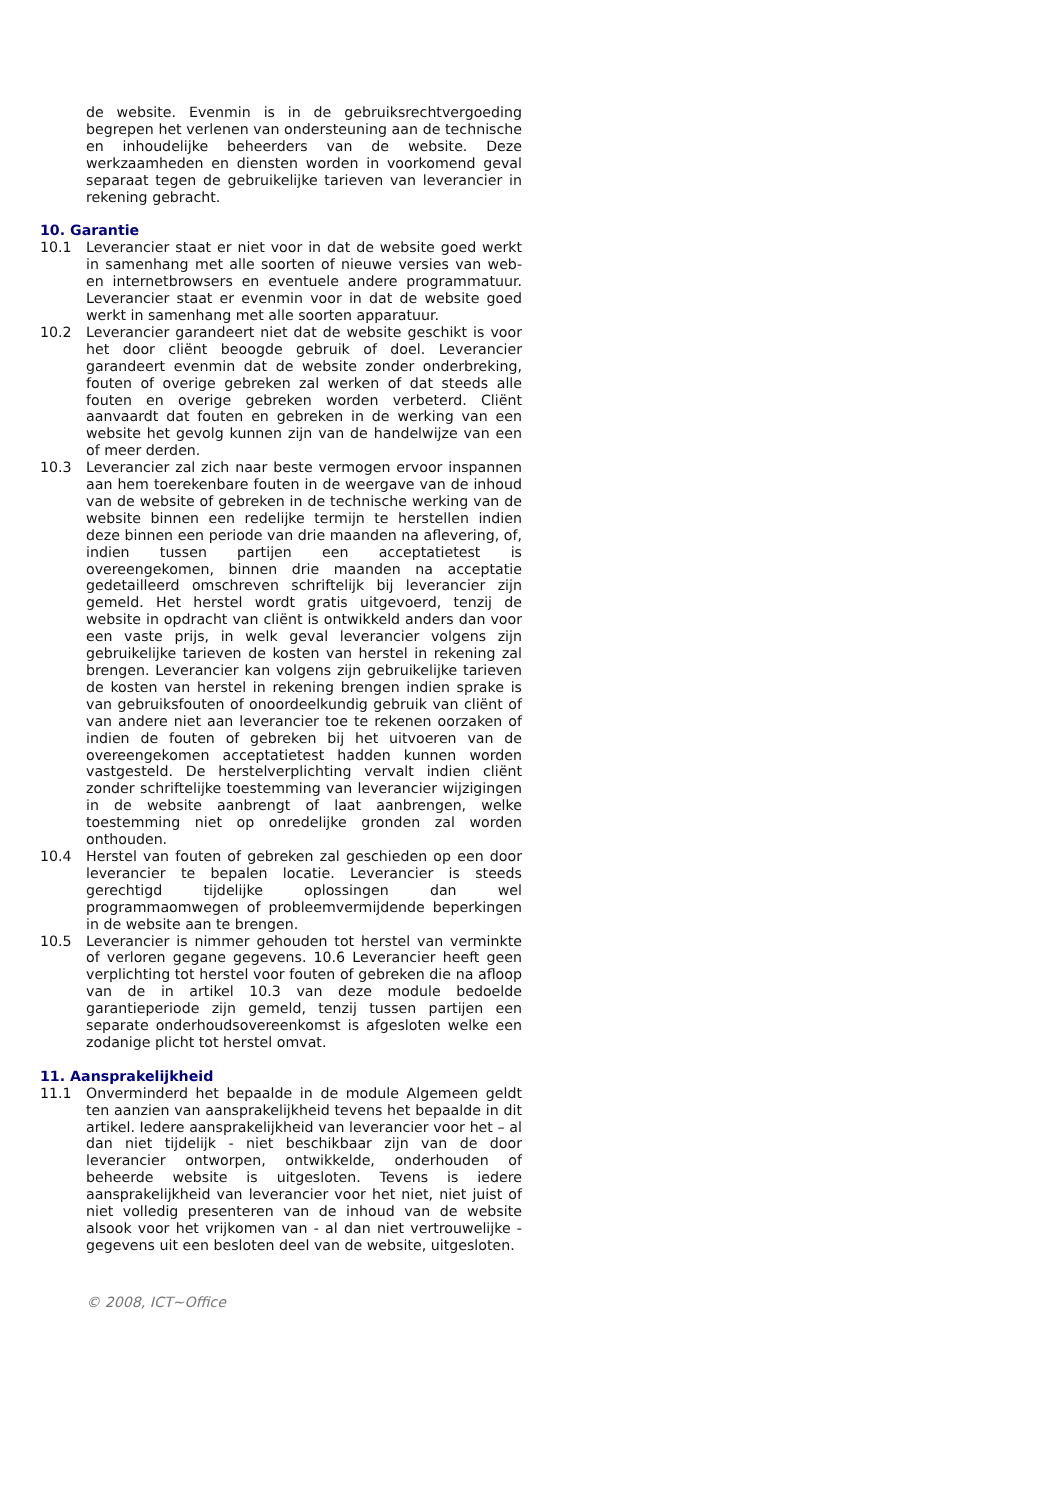de website. Evenmin is in de gebruiksrechtvergoeding begrepen het verlenen van ondersteuning aan de technische en inhoudelijke beheerders van de website. Deze werkzaamheden en diensten worden in voorkomend geval separaat tegen de gebruikelijke tarieven van leverancier in rekening gebracht.
10. Garantie
10.1 Leverancier staat er niet voor in dat de website goed werkt in samenhang met alle soorten of nieuwe versies van web- en internetbrowsers en eventuele andere programmatuur. Leverancier staat er evenmin voor in dat de website goed werkt in samenhang met alle soorten apparatuur.
10.2 Leverancier garandeert niet dat de website geschikt is voor het door cliënt beoogde gebruik of doel. Leverancier garandeert evenmin dat de website zonder onderbreking, fouten of overige gebreken zal werken of dat steeds alle fouten en overige gebreken worden verbeterd. Cliënt aanvaardt dat fouten en gebreken in de werking van een website het gevolg kunnen zijn van de handelwijze van een of meer derden.
10.3 Leverancier zal zich naar beste vermogen ervoor inspannen aan hem toerekenbare fouten in de weergave van de inhoud van de website of gebreken in de technische werking van de website binnen een redelijke termijn te herstellen indien deze binnen een periode van drie maanden na aflevering, of, indien tussen partijen een acceptatietest is overeengekomen, binnen drie maanden na acceptatie gedetailleerd omschreven schriftelijk bij leverancier zijn gemeld. Het herstel wordt gratis uitgevoerd, tenzij de website in opdracht van cliënt is ontwikkeld anders dan voor een vaste prijs, in welk geval leverancier volgens zijn gebruikelijke tarieven de kosten van herstel in rekening zal brengen. Leverancier kan volgens zijn gebruikelijke tarieven de kosten van herstel in rekening brengen indien sprake is van gebruiksfouten of onoordeelkundig gebruik van cliënt of van andere niet aan leverancier toe te rekenen oorzaken of indien de fouten of gebreken bij het uitvoeren van de overeengekomen acceptatietest hadden kunnen worden vastgesteld. De herstelverplichting vervalt indien cliënt zonder schriftelijke toestemming van leverancier wijzigingen in de website aanbrengt of laat aanbrengen, welke toestemming niet op onredelijke gronden zal worden onthouden.
10.4 Herstel van fouten of gebreken zal geschieden op een door leverancier te bepalen locatie. Leverancier is steeds gerechtigd tijdelijke oplossingen dan wel programmaomwegen of probleemvermijdende beperkingen in de website aan te brengen.
10.5 Leverancier is nimmer gehouden tot herstel van verminkte of verloren gegane gegevens. 10.6 Leverancier heeft geen verplichting tot herstel voor fouten of gebreken die na afloop van de in artikel 10.3 van deze module bedoelde garantieperiode zijn gemeld, tenzij tussen partijen een separate onderhoudsovereenkomst is afgesloten welke een zodanige plicht tot herstel omvat.
11. Aansprakelijkheid
11.1 Onverminderd het bepaalde in de module Algemeen geldt ten aanzien van aansprakelijkheid tevens het bepaalde in dit artikel. Iedere aansprakelijkheid van leverancier voor het – al dan niet tijdelijk - niet beschikbaar zijn van de door leverancier ontworpen, ontwikkelde, onderhouden of beheerde website is uitgesloten. Tevens is iedere aansprakelijkheid van leverancier voor het niet, niet juist of niet volledig presenteren van de inhoud van de website alsook voor het vrijkomen van - al dan niet vertrouwelijke - gegevens uit een besloten deel van de website, uitgesloten.
© 2008, ICT~Office